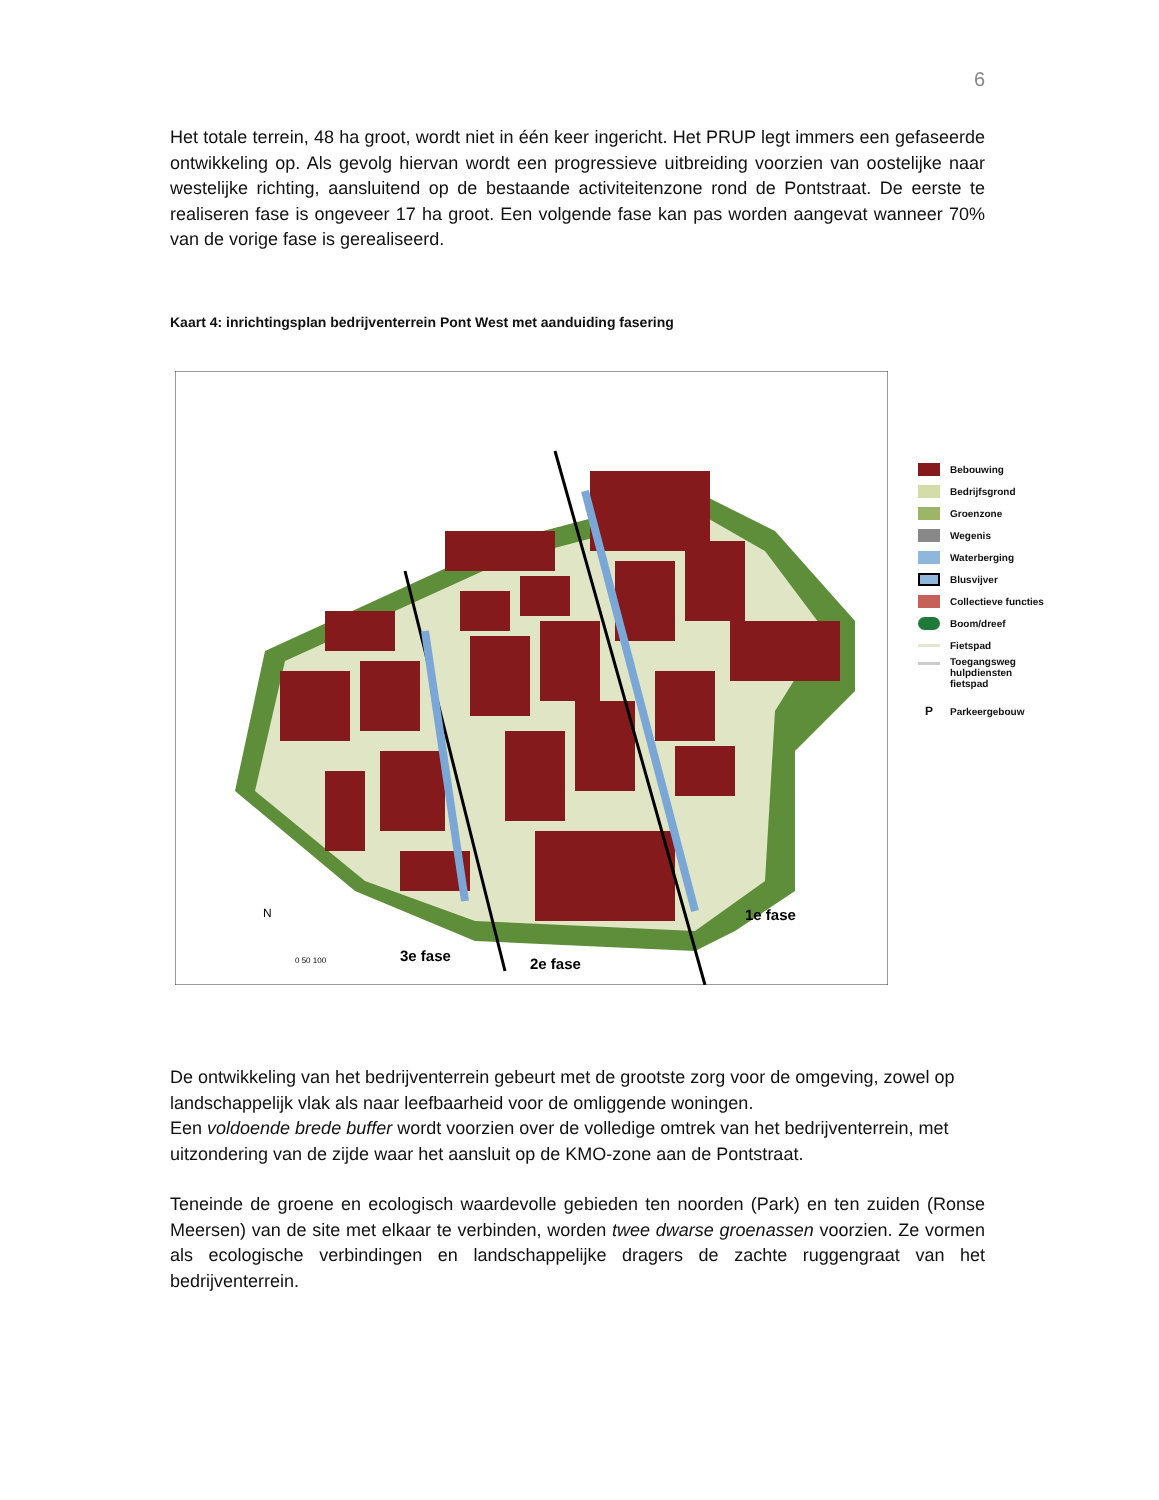6
Het totale terrein, 48 ha groot, wordt niet in één keer ingericht. Het PRUP legt immers een gefaseerde ontwikkeling op. Als gevolg hiervan wordt een progressieve uitbreiding voorzien van oostelijke naar westelijke richting, aansluitend op de bestaande activiteitenzone rond de Pontstraat. De eerste te realiseren fase is ongeveer 17 ha groot. Een volgende fase kan pas worden aangevat wanneer 70% van de vorige fase is gerealiseerd.
Kaart 4: inrichtingsplan bedrijventerrein Pont West met aanduiding fasering
1e fase
3e fase
2e fase
N
0 50 100
Bebouwing
Bedrijfsgrond
Groenzone
Wegenis
Waterberging
Blusvijver
Collectieve functies
Boom/dreef
Fietspad
Toegangsweg
hulpdiensten
fietspad
P Parkeergebouw
De ontwikkeling van het bedrijventerrein gebeurt met de grootste zorg voor de omgeving, zowel op landschappelijk vlak als naar leefbaarheid voor de omliggende woningen.
Een voldoende brede buffer wordt voorzien over de volledige omtrek van het bedrijventerrein, met uitzondering van de zijde waar het aansluit op de KMO-zone aan de Pontstraat.
Teneinde de groene en ecologisch waardevolle gebieden ten noorden (Park) en ten zuiden (Ronse Meersen) van de site met elkaar te verbinden, worden twee dwarse groenassen voorzien. Ze vormen als ecologische verbindingen en landschappelijke dragers de zachte ruggengraat van het bedrijventerrein.